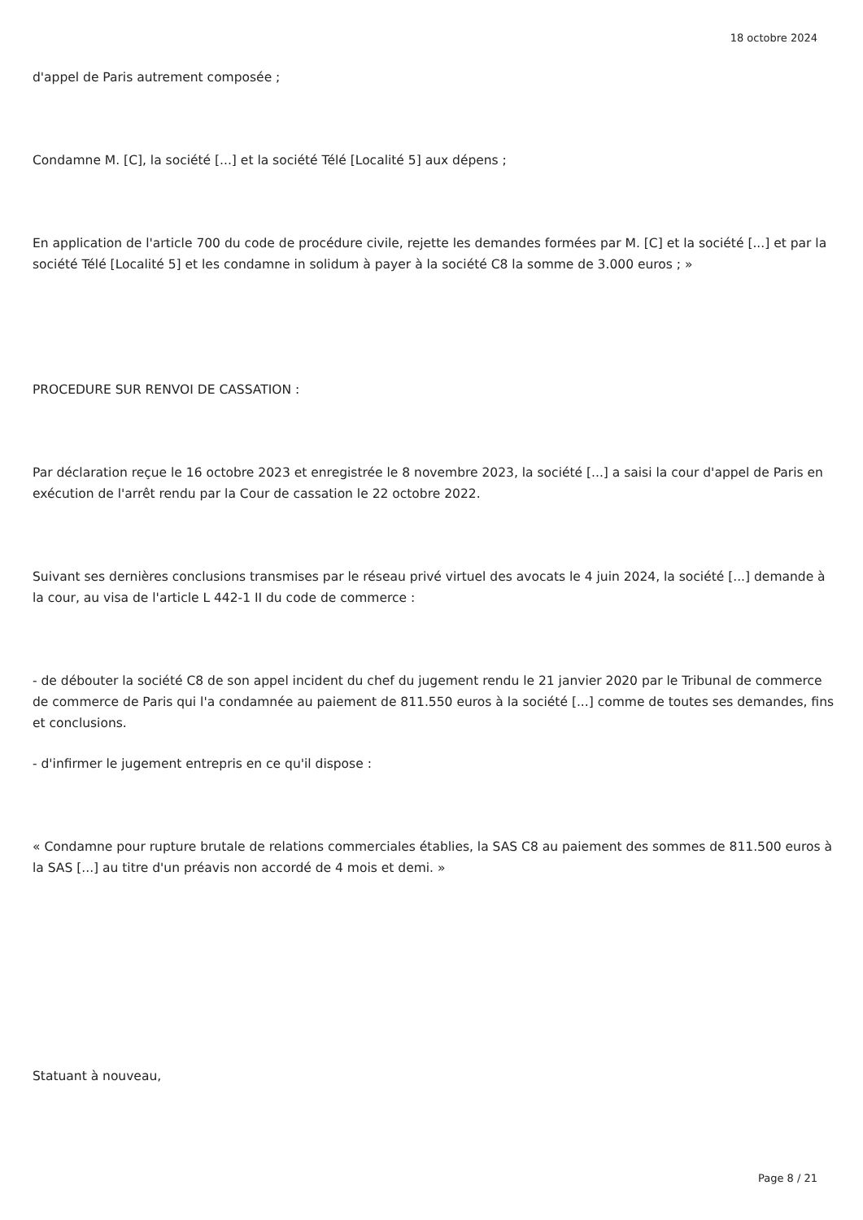18 octobre 2024
d'appel de Paris autrement composée ;
Condamne M. [C], la société [...] et la société Télé [Localité 5] aux dépens ;
En application de l'article 700 du code de procédure civile, rejette les demandes formées par M. [C] et la société [...] et par la société Télé [Localité 5] et les condamne in solidum à payer à la société C8 la somme de 3.000 euros ; »
PROCEDURE SUR RENVOI DE CASSATION :
Par déclaration reçue le 16 octobre 2023 et enregistrée le 8 novembre 2023, la société [...] a saisi la cour d'appel de Paris en exécution de l'arrêt rendu par la Cour de cassation le 22 octobre 2022.
Suivant ses dernières conclusions transmises par le réseau privé virtuel des avocats le 4 juin 2024, la société [...] demande à la cour, au visa de l'article L 442-1 II du code de commerce :
- de débouter la société C8 de son appel incident du chef du jugement rendu le 21 janvier 2020 par le Tribunal de commerce de commerce de Paris qui l'a condamnée au paiement de 811.550 euros à la société [...] comme de toutes ses demandes, fins et conclusions.
- d'infirmer le jugement entrepris en ce qu'il dispose :
« Condamne pour rupture brutale de relations commerciales établies, la SAS C8 au paiement des sommes de 811.500 euros à la SAS [...] au titre d'un préavis non accordé de 4 mois et demi. »
Statuant à nouveau,
Page 8 / 21